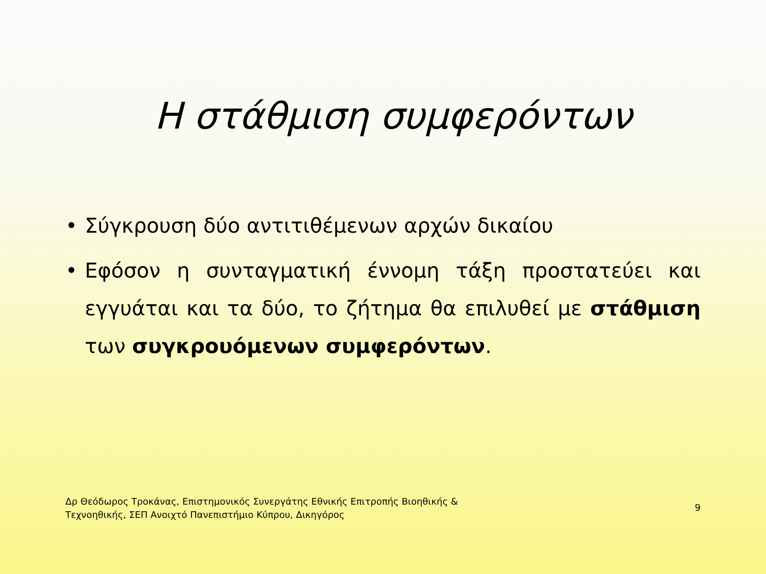Η στάθμιση συμφερόντων
• Σύγκρουση δύο αντιτιθέμενων αρχών δικαίου
• Εφόσον η συνταγματική έννομη τάξη προστατεύει και εγγυάται και τα δύο, το ζήτημα θα επιλυθεί με στάθμιση των συγκρουόμενων συμφερόντων.
Δρ Θεόδωρος Τροκάνας, Επιστημονικός Συνεργάτης Εθνικής Επιτροπής Βιοηθικής &
Τεχνοηθικής, ΣΕΠ Ανοιχτό Πανεπιστήμιο Κύπρου, Δικηγόρος
9